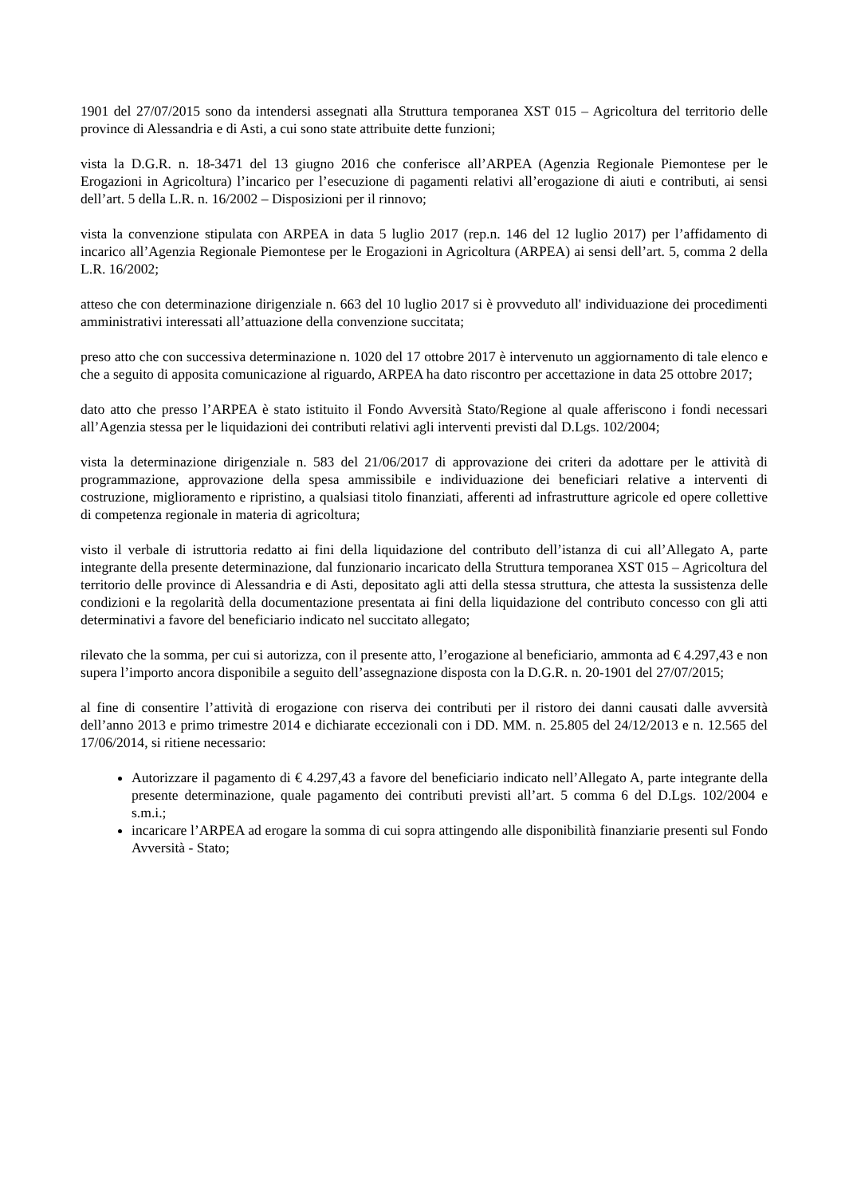1901 del 27/07/2015 sono da intendersi assegnati alla Struttura temporanea XST 015 – Agricoltura del territorio delle province di Alessandria e di Asti, a cui sono state attribuite dette funzioni;
vista la D.G.R. n. 18-3471 del 13 giugno 2016 che conferisce all’ARPEA (Agenzia Regionale Piemontese per le Erogazioni in Agricoltura) l’incarico per l’esecuzione di pagamenti relativi all’erogazione di aiuti e contributi, ai sensi dell’art. 5 della L.R. n. 16/2002 – Disposizioni per il rinnovo;
vista la convenzione stipulata con ARPEA in data 5 luglio 2017 (rep.n. 146 del 12 luglio 2017) per l’affidamento di incarico all’Agenzia Regionale Piemontese per le Erogazioni in Agricoltura (ARPEA) ai sensi dell’art. 5, comma 2 della L.R. 16/2002;
atteso che con determinazione dirigenziale n. 663 del 10 luglio 2017 si è provveduto all' individuazione dei procedimenti amministrativi interessati all’attuazione della convenzione succitata;
preso atto che con successiva determinazione n. 1020 del 17 ottobre 2017 è intervenuto un aggiornamento di tale elenco e che a seguito di apposita comunicazione al riguardo, ARPEA ha dato riscontro per accettazione in data 25 ottobre 2017;
dato atto che presso l’ARPEA è stato istituito il Fondo Avversità Stato/Regione al quale afferiscono i fondi necessari all’Agenzia stessa per le liquidazioni dei contributi relativi agli interventi previsti dal D.Lgs. 102/2004;
vista la determinazione dirigenziale n. 583 del 21/06/2017 di approvazione dei criteri da adottare per le attività di programmazione, approvazione della spesa ammissibile e individuazione dei beneficiari relative a interventi di costruzione, miglioramento e ripristino, a qualsiasi titolo finanziati, afferenti ad infrastrutture agricole ed opere collettive di competenza regionale in materia di agricoltura;
visto il verbale di istruttoria redatto ai fini della liquidazione del contributo dell’istanza di cui all’Allegato A, parte integrante della presente determinazione, dal funzionario incaricato della Struttura temporanea XST 015 – Agricoltura del territorio delle province di Alessandria e di Asti, depositato agli atti della stessa struttura, che attesta la sussistenza delle condizioni e la regolarità della documentazione presentata ai fini della liquidazione del contributo concesso con gli atti determinativi a favore del beneficiario indicato nel succitato allegato;
rilevato che la somma, per cui si autorizza, con il presente atto, l’erogazione al beneficiario, ammonta ad € 4.297,43 e non supera l’importo ancora disponibile a seguito dell’assegnazione disposta con la D.G.R. n. 20-1901 del 27/07/2015;
al fine di consentire l’attività di erogazione con riserva dei contributi per il ristoro dei danni causati dalle avversità dell’anno 2013 e primo trimestre 2014 e dichiarate eccezionali con i DD. MM. n. 25.805 del 24/12/2013 e n. 12.565 del 17/06/2014, si ritiene necessario:
Autorizzare il pagamento di € 4.297,43 a favore del beneficiario indicato nell’Allegato A, parte integrante della presente determinazione, quale pagamento dei contributi previsti all’art. 5 comma 6 del D.Lgs. 102/2004 e s.m.i.;
incaricare l’ARPEA ad erogare la somma di cui sopra attingendo alle disponibilità finanziarie presenti sul Fondo Avversità - Stato;